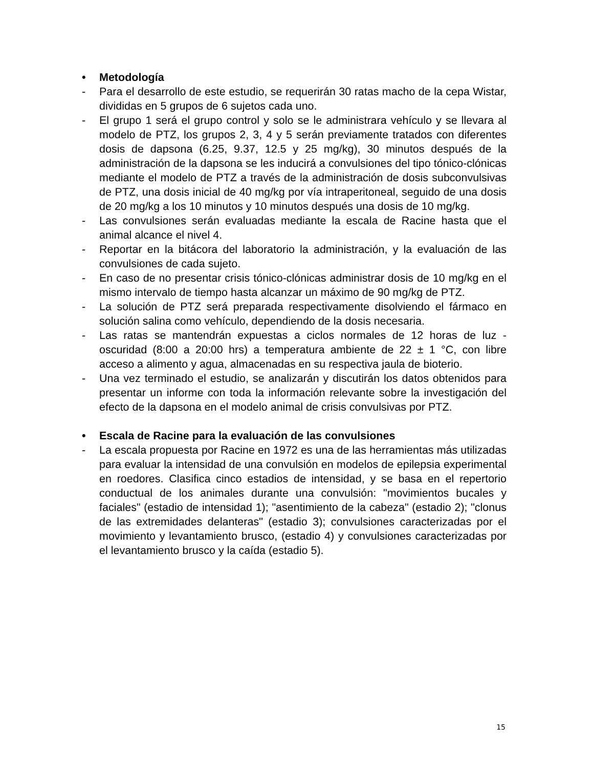• Metodología
- Para el desarrollo de este estudio, se requerirán 30 ratas macho de la cepa Wistar, divididas en 5 grupos de 6 sujetos cada uno.
- El grupo 1 será el grupo control y solo se le administrara vehículo y se llevara al modelo de PTZ, los grupos 2, 3, 4 y 5 serán previamente tratados con diferentes dosis de dapsona (6.25, 9.37, 12.5 y 25 mg/kg), 30 minutos después de la administración de la dapsona se les inducirá a convulsiones del tipo tónico-clónicas mediante el modelo de PTZ a través de la administración de dosis subconvulsivas de PTZ, una dosis inicial de 40 mg/kg por vía intraperitoneal, seguido de una dosis de 20 mg/kg a los 10 minutos y 10 minutos después una dosis de 10 mg/kg.
- Las convulsiones serán evaluadas mediante la escala de Racine hasta que el animal alcance el nivel 4.
- Reportar en la bitácora del laboratorio la administración, y la evaluación de las convulsiones de cada sujeto.
- En caso de no presentar crisis tónico-clónicas administrar dosis de 10 mg/kg en el mismo intervalo de tiempo hasta alcanzar un máximo de 90 mg/kg de PTZ.
- La solución de PTZ será preparada respectivamente disolviendo el fármaco en solución salina como vehículo, dependiendo de la dosis necesaria.
- Las ratas se mantendrán expuestas a ciclos normales de 12 horas de luz - oscuridad (8:00 a 20:00 hrs) a temperatura ambiente de 22 ± 1 °C, con libre acceso a alimento y agua, almacenadas en su respectiva jaula de bioterio.
- Una vez terminado el estudio, se analizarán y discutirán los datos obtenidos para presentar un informe con toda la información relevante sobre la investigación del efecto de la dapsona en el modelo animal de crisis convulsivas por PTZ.
• Escala de Racine para la evaluación de las convulsiones
- La escala propuesta por Racine en 1972 es una de las herramientas más utilizadas para evaluar la intensidad de una convulsión en modelos de epilepsia experimental en roedores. Clasifica cinco estadios de intensidad, y se basa en el repertorio conductual de los animales durante una convulsión: "movimientos bucales y faciales" (estadio de intensidad 1); "asentimiento de la cabeza" (estadio 2); "clonus de las extremidades delanteras" (estadio 3); convulsiones caracterizadas por el movimiento y levantamiento brusco, (estadio 4) y convulsiones caracterizadas por el levantamiento brusco y la caída (estadio 5).
15